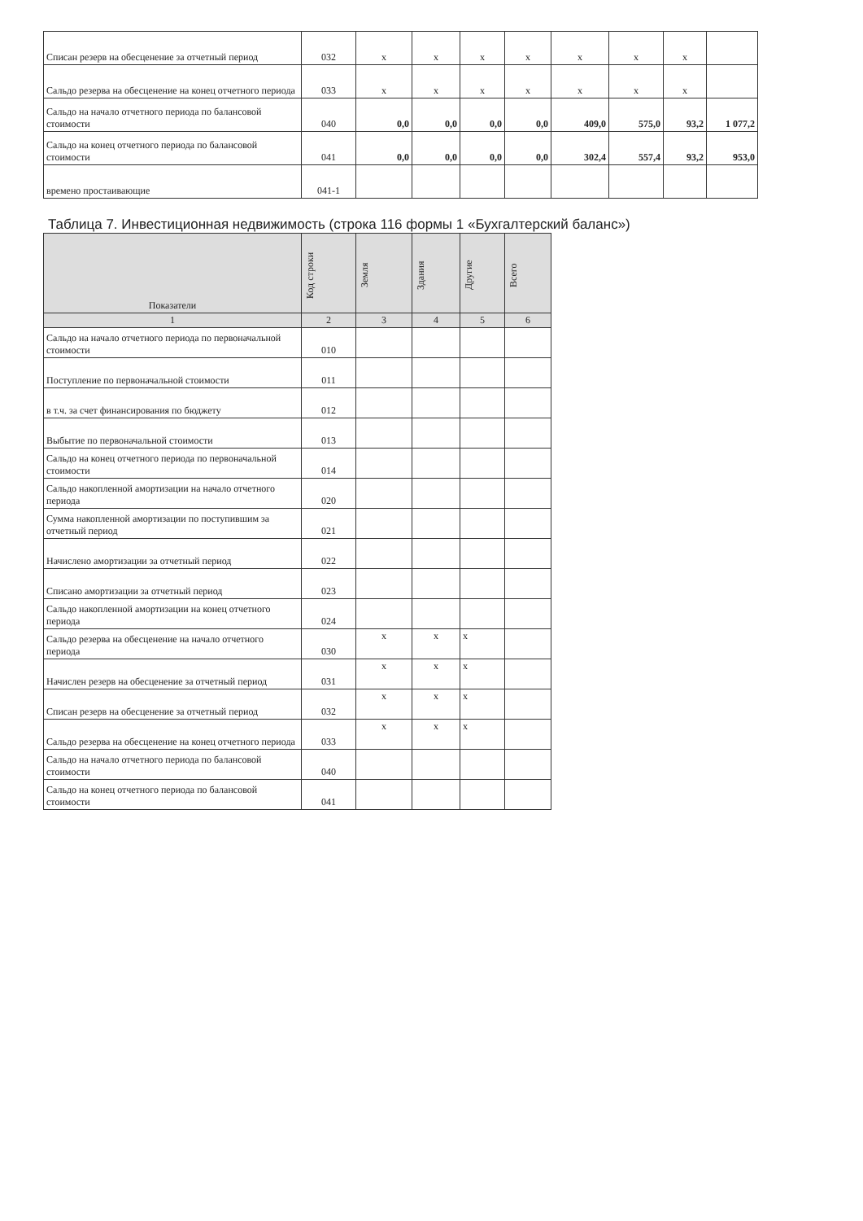| Списан резерв на обесценение за отчетный период | 032 | x | x | x | x | x | x | x | |
| Сальдо резерва на обесценение на конец отчетного периода | 033 | x | x | x | x | x | x | x | |
| Сальдо на начало отчетного периода по балансовой стоимости | 040 | 0,0 | 0,0 | 0,0 | 0,0 | 409,0 | 575,0 | 93,2 | 1 077,2 |
| Сальдо на конец отчетного периода по балансовой стоимости | 041 | 0,0 | 0,0 | 0,0 | 0,0 | 302,4 | 557,4 | 93,2 | 953,0 |
| времено простаивающие | 041-1 | | | | | | | | |
Таблица 7. Инвестиционная недвижимость (строка 116 формы 1 «Бухгалтерский баланс»)
| Показатели | Код строки | Земля | Здания | Другие | Всего |
| --- | --- | --- | --- | --- | --- |
| 1 | 2 | 3 | 4 | 5 | 6 |
| Сальдо на начало отчетного периода по первоначальной стоимости | 010 | | | | |
| Поступление по первоначальной стоимости | 011 | | | | |
| в т.ч. за счет финансирования по бюджету | 012 | | | | |
| Выбытие по первоначальной стоимости | 013 | | | | |
| Сальдо на конец отчетного периода по первоначальной стоимости | 014 | | | | |
| Сальдо накопленной амортизации на начало отчетного периода | 020 | | | | |
| Сумма накопленной амортизации по поступившим за отчетный период | 021 | | | | |
| Начислено амортизации за отчетный период | 022 | | | | |
| Списано амортизации за отчетный период | 023 | | | | |
| Сальдо накопленной амортизации на конец отчетного периода | 024 | | | | |
| Сальдо резерва на обесценение на начало отчетного периода | 030 | x | x | x | |
| Начислен резерв на обесценение за отчетный период | 031 | x | x | x | |
| Списан резерв на обесценение за отчетный период | 032 | x | x | x | |
| Сальдо резерва на обесценение на конец отчетного периода | 033 | x | x | x | |
| Сальдо на начало отчетного периода по балансовой стоимости | 040 | | | | |
| Сальдо на конец отчетного периода по балансовой стоимости | 041 | | | | |